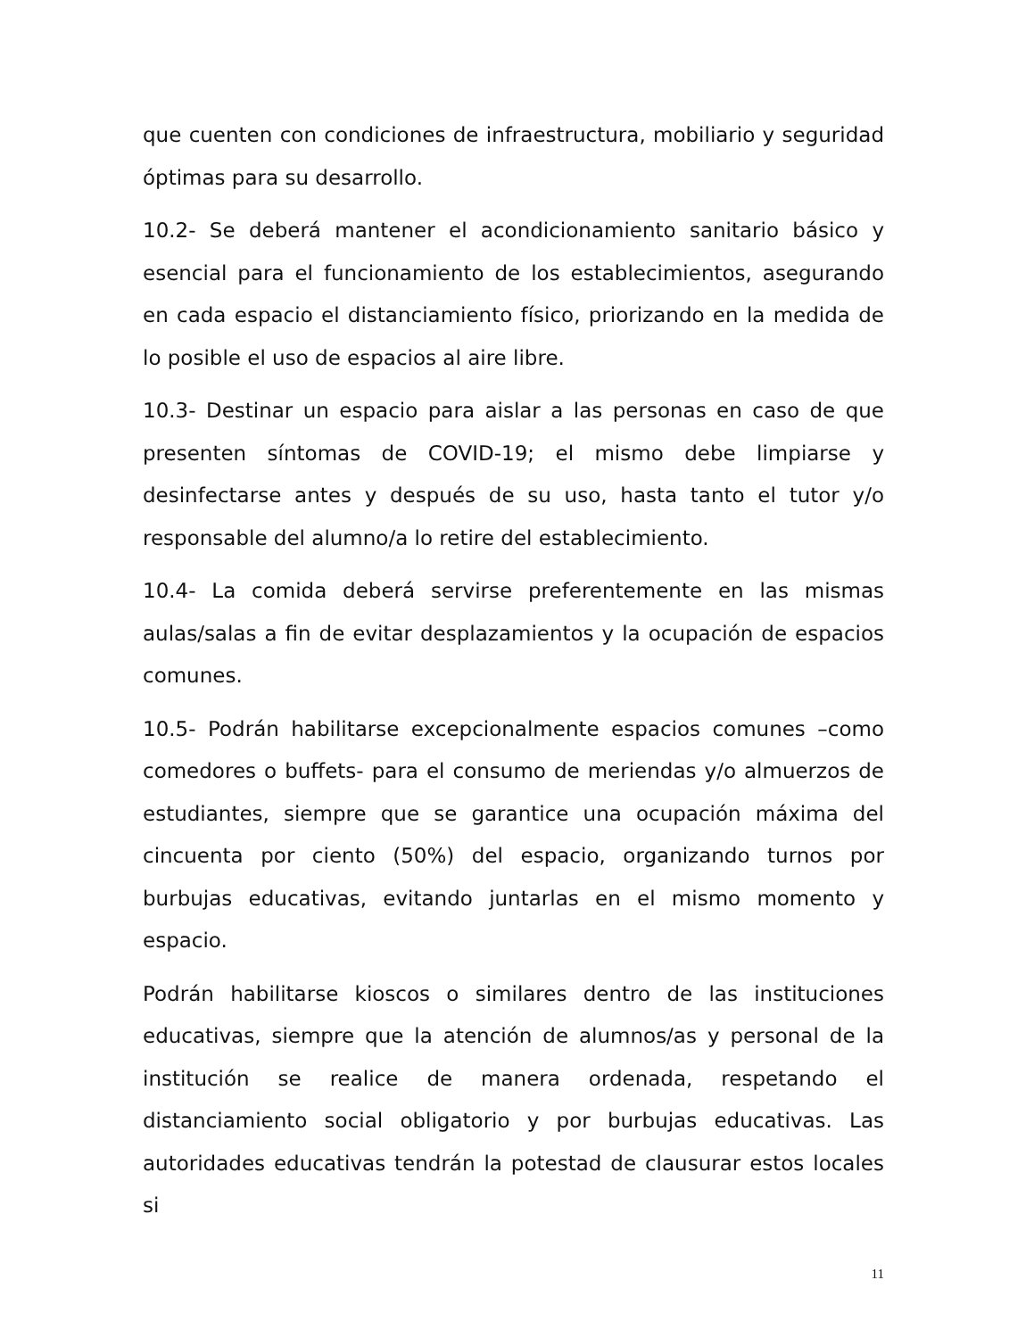que cuenten con condiciones de infraestructura, mobiliario y seguridad óptimas para su desarrollo.
10.2- Se deberá mantener el acondicionamiento sanitario básico y esencial para el funcionamiento de los establecimientos, asegurando en cada espacio el distanciamiento físico, priorizando en la medida de lo posible el uso de espacios al aire libre.
10.3- Destinar un espacio para aislar a las personas en caso de que presenten síntomas de COVID-19; el mismo debe limpiarse y desinfectarse antes y después de su uso, hasta tanto el tutor y/o responsable del alumno/a lo retire del establecimiento.
10.4- La comida deberá servirse preferentemente en las mismas aulas/salas a fin de evitar desplazamientos y la ocupación de espacios comunes.
10.5- Podrán habilitarse excepcionalmente espacios comunes –como comedores o buffets- para el consumo de meriendas y/o almuerzos de estudiantes, siempre que se garantice una ocupación máxima del cincuenta por ciento (50%) del espacio, organizando turnos por burbujas educativas, evitando juntarlas en el mismo momento y espacio.
Podrán habilitarse kioscos o similares dentro de las instituciones educativas, siempre que la atención de alumnos/as y personal de la institución se realice de manera ordenada, respetando el distanciamiento social obligatorio y por burbujas educativas. Las autoridades educativas tendrán la potestad de clausurar estos locales si
11